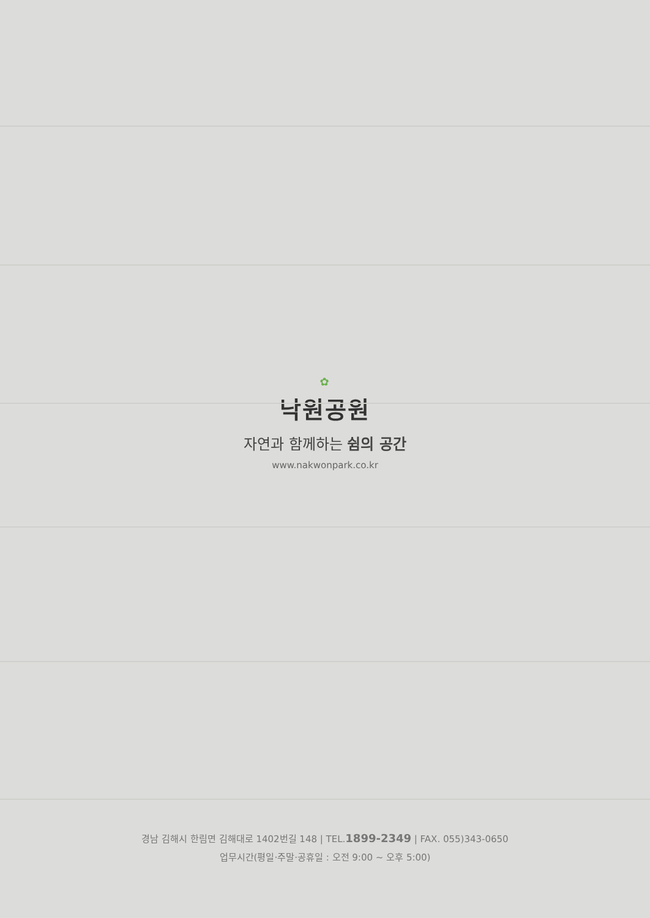✿
낙원공원
자연과 함께하는 쉼의 공간
www.nakwonpark.co.kr
경남 김해시 한림면 김해대로 1402번길 148 | TEL.1899-2349 | FAX. 055)343-0650
업무시간(평일·주말·공휴일 : 오전 9:00 ~ 오후 5:00)